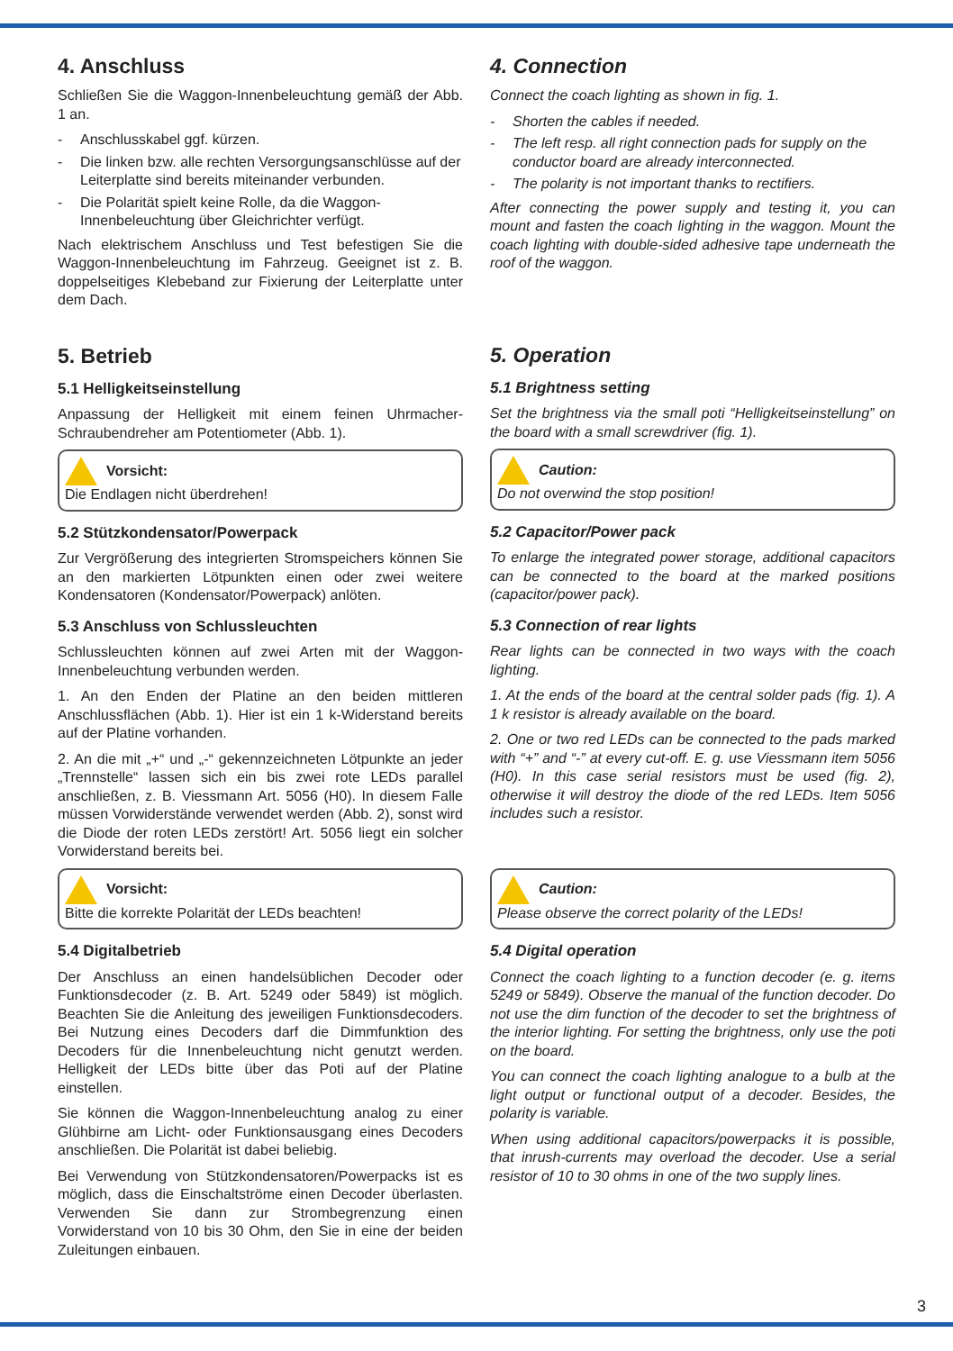4. Anschluss
Schließen Sie die Waggon-Innenbeleuchtung gemäß der Abb. 1 an.
- Anschlusskabel ggf. kürzen.
- Die linken bzw. alle rechten Versorgungsanschlüsse auf der Leiterplatte sind bereits miteinander verbunden.
- Die Polarität spielt keine Rolle, da die Waggon-Innenbeleuchtung über Gleichrichter verfügt.
Nach elektrischem Anschluss und Test befestigen Sie die Waggon-Innenbeleuchtung im Fahrzeug. Geeignet ist z. B. doppelseitiges Klebeband zur Fixierung der Leiterplatte unter dem Dach.
5. Betrieb
5.1 Helligkeitseinstellung
Anpassung der Helligkeit mit einem feinen Uhrmacher-Schraubendreher am Potentiometer (Abb. 1).
Vorsicht:
Die Endlagen nicht überdrehen!
5.2 Stützkondensator/Powerpack
Zur Vergrößerung des integrierten Stromspeichers können Sie an den markierten Lötpunkten einen oder zwei weitere Kondensatoren (Kondensator/Powerpack) anlöten.
5.3 Anschluss von Schlussleuchten
Schlussleuchten können auf zwei Arten mit der Waggon-Innenbeleuchtung verbunden werden.
1. An den Enden der Platine an den beiden mittleren Anschlussflächen (Abb. 1). Hier ist ein 1 k-Widerstand bereits auf der Platine vorhanden.
2. An die mit „+“ und „-“ gekennzeichneten Lötpunkte an jeder „Trennstelle“ lassen sich ein bis zwei rote LEDs parallel anschließen, z. B. Viessmann Art. 5056 (H0). In diesem Falle müssen Vorwiderstände verwendet werden (Abb. 2), sonst wird die Diode der roten LEDs zerstört! Art. 5056 liegt ein solcher Vorwiderstand bereits bei.
Vorsicht:
Bitte die korrekte Polarität der LEDs beachten!
5.4 Digitalbetrieb
Der Anschluss an einen handelsüblichen Decoder oder Funktionsdecoder (z. B. Art. 5249 oder 5849) ist möglich. Beachten Sie die Anleitung des jeweiligen Funktionsdecoders. Bei Nutzung eines Decoders darf die Dimmfunktion des Decoders für die Innenbeleuchtung nicht genutzt werden. Helligkeit der LEDs bitte über das Poti auf der Platine einstellen.
Sie können die Waggon-Innenbeleuchtung analog zu einer Glühbirne am Licht- oder Funktionsausgang eines Decoders anschließen. Die Polarität ist dabei beliebig.
Bei Verwendung von Stützkondensatoren/Powerpacks ist es möglich, dass die Einschaltströme einen Decoder überlasten. Verwenden Sie dann zur Strombegrenzung einen Vorwiderstand von 10 bis 30 Ohm, den Sie in eine der beiden Zuleitungen einbauen.
4. Connection
Connect the coach lighting as shown in fig. 1.
- Shorten the cables if needed.
- The left resp. all right connection pads for supply on the conductor board are already interconnected.
- The polarity is not important thanks to rectifiers.
After connecting the power supply and testing it, you can mount and fasten the coach lighting in the waggon. Mount the coach lighting with double-sided adhesive tape underneath the roof of the waggon.
5. Operation
5.1 Brightness setting
Set the brightness via the small poti “Helligkeitseinstellung” on the board with a small screwdriver (fig. 1).
Caution:
Do not overwind the stop position!
5.2 Capacitor/Power pack
To enlarge the integrated power storage, additional capacitors can be connected to the board at the marked positions (capacitor/power pack).
5.3 Connection of rear lights
Rear lights can be connected in two ways with the coach lighting.
1. At the ends of the board at the central solder pads (fig. 1). A 1 k resistor is already available on the board.
2. One or two red LEDs can be connected to the pads marked with “+” and “-” at every cut-off. E. g. use Viessmann item 5056 (H0). In this case serial resistors must be used (fig. 2), otherwise it will destroy the diode of the red LEDs. Item 5056 includes such a resistor.
Caution:
Please observe the correct polarity of the LEDs!
5.4 Digital operation
Connect the coach lighting to a function decoder (e. g. items 5249 or 5849). Observe the manual of the function decoder. Do not use the dim function of the decoder to set the brightness of the interior lighting. For setting the brightness, only use the poti on the board.
You can connect the coach lighting analogue to a bulb at the light output or functional output of a decoder. Besides, the polarity is variable.
When using additional capacitors/powerpacks it is possible, that inrush-currents may overload the decoder. Use a serial resistor of 10 to 30 ohms in one of the two supply lines.
3